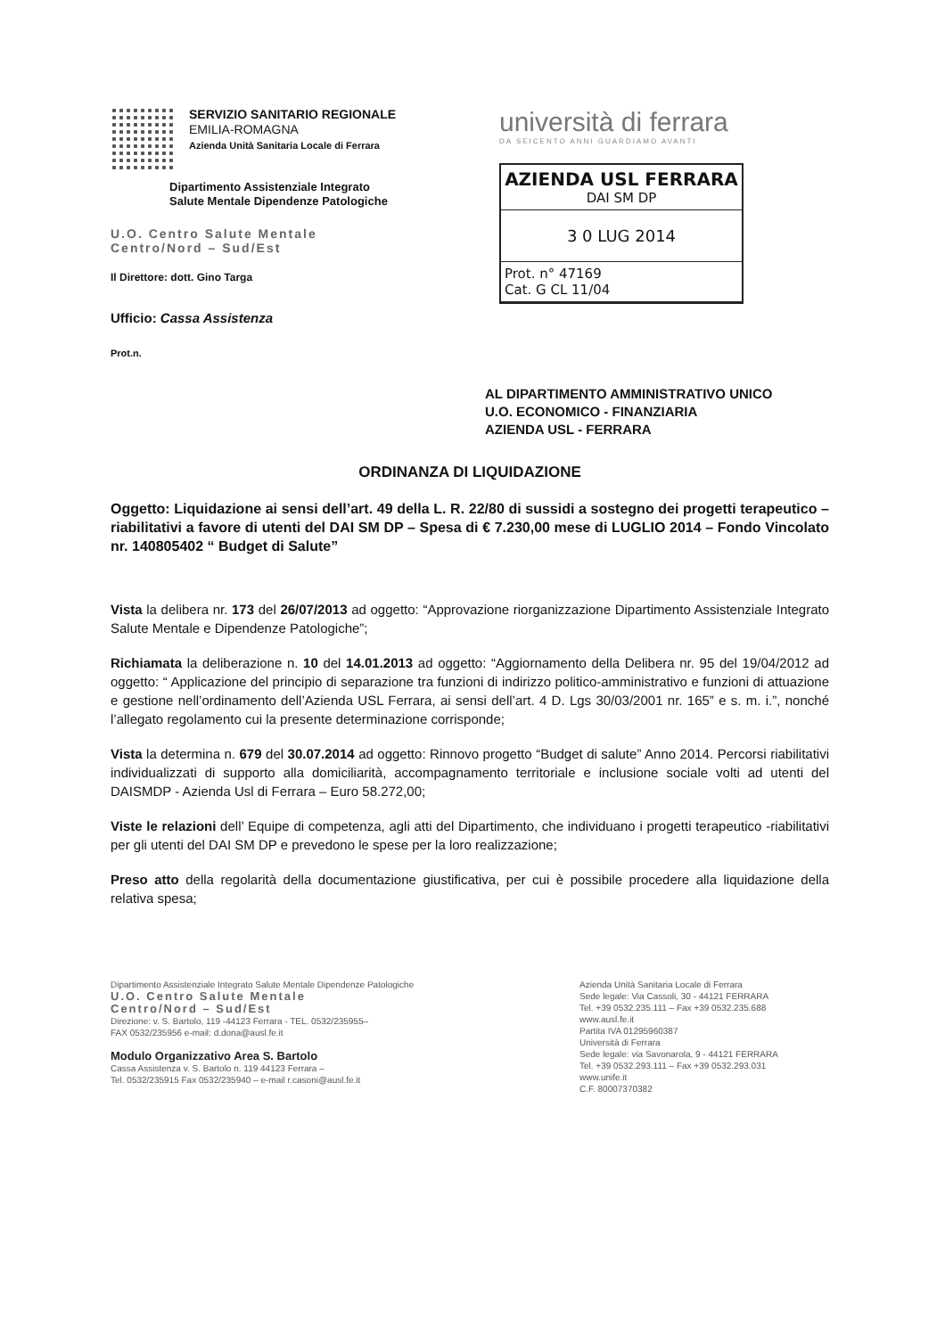SERVIZIO SANITARIO REGIONALE
EMILIA-ROMAGNA
Azienda Unità Sanitaria Locale di Ferrara
Dipartimento Assistenziale Integrato
Salute Mentale Dipendenze Patologiche
U.O. Centro Salute Mentale
Centro/Nord – Sud/Est
Il Direttore: dott. Gino Targa
Ufficio: Cassa Assistenza
Prot.n.
università di ferrara
DA SEICENTO ANNI GUARDIAMO AVANTI
AZIENDA USL FERRARA
DAI SM DP
3 0 LUG 2014
Prot. n° 47169
Cat. G CL 11/04
AL DIPARTIMENTO AMMINISTRATIVO UNICO
U.O. ECONOMICO - FINANZIARIA
AZIENDA USL - FERRARA
ORDINANZA DI LIQUIDAZIONE
Oggetto: Liquidazione ai sensi dell’art. 49 della L. R. 22/80 di sussidi a sostegno dei progetti terapeutico – riabilitativi a favore di utenti del DAI SM DP – Spesa di € 7.230,00 mese di LUGLIO 2014 – Fondo Vincolato nr. 140805402 “ Budget di Salute”
Vista la delibera nr. 173 del 26/07/2013 ad oggetto: “Approvazione riorganizzazione Dipartimento Assistenziale Integrato Salute Mentale e Dipendenze Patologiche”;
Richiamata la deliberazione n. 10 del 14.01.2013 ad oggetto: “Aggiornamento della Delibera nr. 95 del 19/04/2012 ad oggetto: “ Applicazione del principio di separazione tra funzioni di indirizzo politico-amministrativo e funzioni di attuazione e gestione nell’ordinamento dell’Azienda USL Ferrara, ai sensi dell’art. 4 D. Lgs 30/03/2001 nr. 165” e s. m. i.”, nonché l’allegato regolamento cui la presente determinazione corrisponde;
Vista la determina n. 679 del 30.07.2014 ad oggetto: Rinnovo progetto “Budget di salute” Anno 2014. Percorsi riabilitativi individualizzati di supporto alla domiciliarità, accompagnamento territoriale e inclusione sociale volti ad utenti del DAISMDP - Azienda Usl di Ferrara – Euro 58.272,00;
Viste le relazioni dell’ Equipe di competenza, agli atti del Dipartimento, che individuano i progetti terapeutico -riabilitativi per gli utenti del DAI SM DP e prevedono le spese per la loro realizzazione;
Preso atto della regolarità della documentazione giustificativa, per cui è possibile procedere alla liquidazione della relativa spesa;
Dipartimento Assistenziale Integrato Salute Mentale Dipendenze Patologiche
U.O. Centro Salute Mentale
Centro/Nord – Sud/Est
Direzione: v. S. Bartolo, 119 -44123 Ferrara - TEL. 0532/235955–
FAX 0532/235956 e-mail: d.dona@ausl.fe.it
Modulo Organizzativo Area S. Bartolo
Cassa Assistenza v. S. Bartolo n. 119 44123 Ferrara –
Tel. 0532/235915 Fax 0532/235940 – e-mail r.casoni@ausl.fe.it
Azienda Unità Sanitaria Locale di Ferrara
Sede legale: Via Cassoli, 30 - 44121 FERRARA
Tel. +39 0532.235.111 – Fax +39 0532.235.688
www.ausl.fe.it
Partita IVA 01295960387
Università di Ferrara
Sede legale: via Savonarola, 9 - 44121 FERRARA
Tel. +39 0532.293.111 – Fax +39 0532.293.031
www.unife.it
C.F. 80007370382